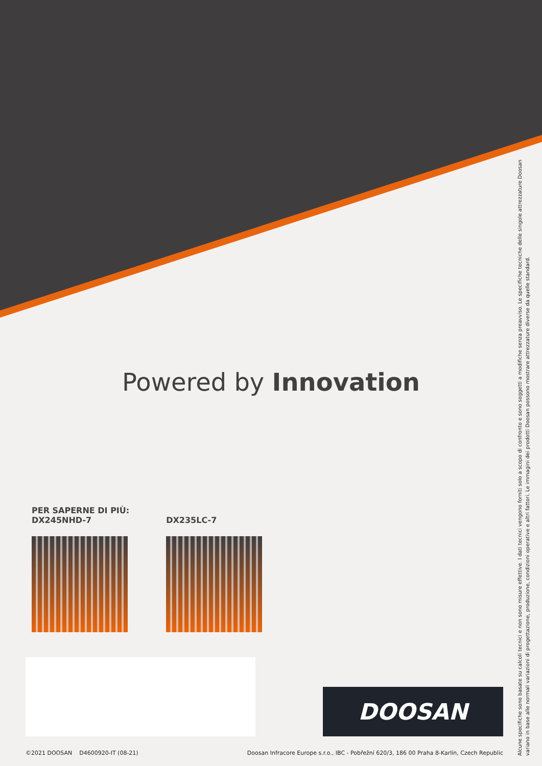Powered by Innovation
PER SAPERNE DI PIÙ:
DX245NHD-7
DX235LC-7
DOOSAN
©2021 DOOSAN D4600920-IT (08-21) Doosan Infracore Europe s.r.o., IBC - Pobřežní 620/3, 186 00 Praha 8-Karlín, Czech Republic
Alcune specifiche sono basate su calcoli tecnici e non sono misure effettive. I dati tecnici vengono forniti solo a scopo di confronto e sono soggetti a modifiche senza preavviso. Le specifiche tecniche delle singole attrezzature Doosan variano in base alle normali variazioni di progettazione, produzione, condizioni operative e altri fattori. Le immagini dei prodotti Doosan possono mostrare attrezzature diverse da quelle standard.